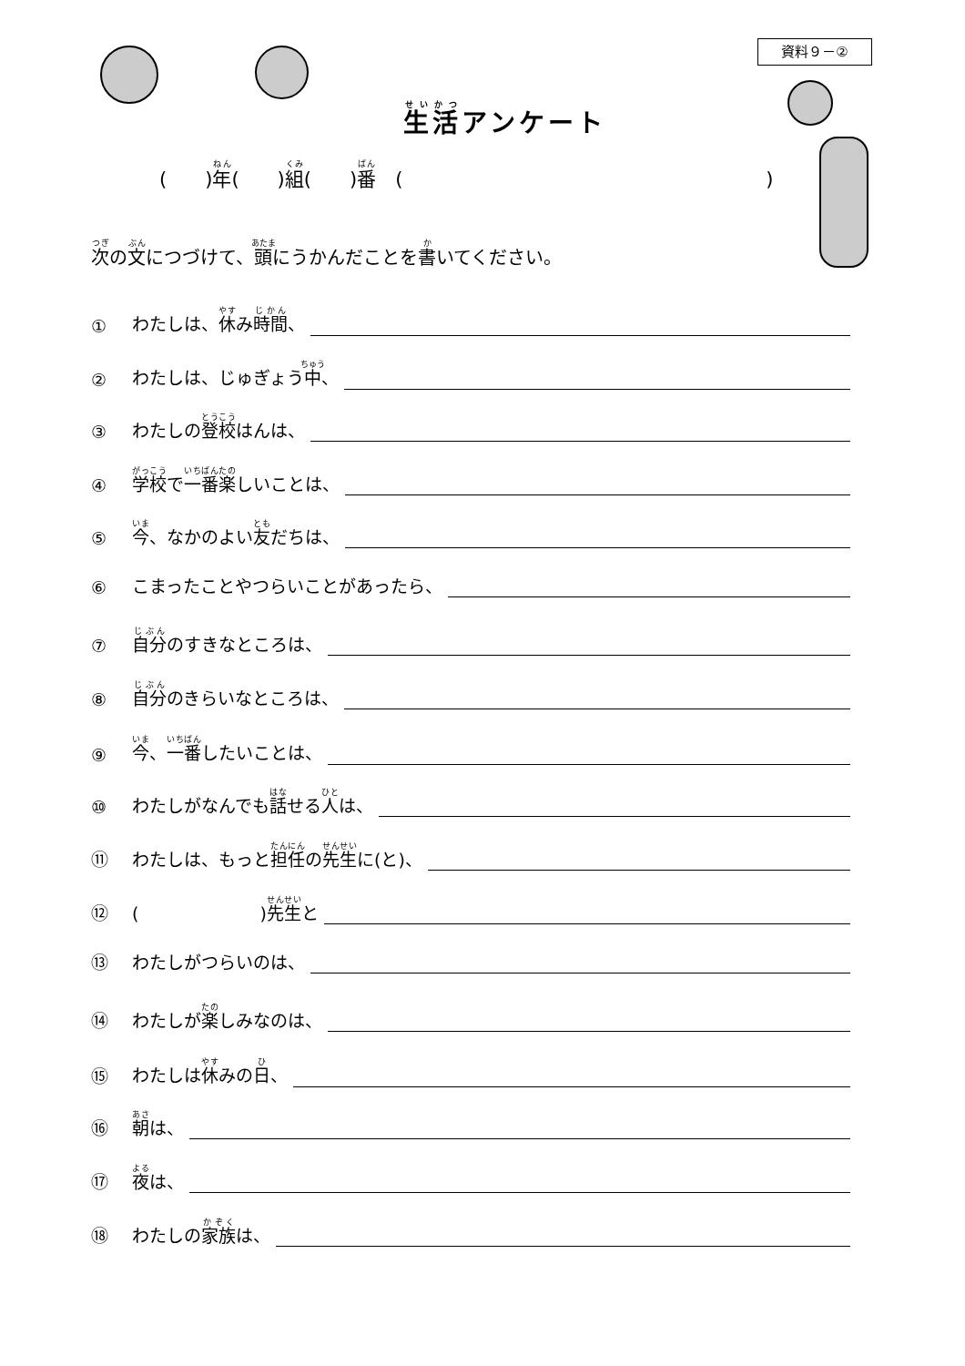資料９－②
生活アンケート
(　　)年(　　)組(　　)番　(　　　　　　　　　　　　　　　　　　　)
次の文につづけて、頭にうかんだことを書いてください。
① わたしは、休み時間、
② わたしは、じゅぎょう中、
③ わたしの登校はんは、
④ 学校で一番楽しいことは、
⑤ 今、なかのよい友だちは、
⑥ こまったことやつらいことがあったら、
⑦ 自分のすきなところは、
⑧ 自分のきらいなところは、
⑨ 今、一番したいことは、
⑩ わたしがなんでも話せる人は、
⑪ わたしは、もっと担任の先生に(と)、
⑫ (　　　　　　　)先生と
⑬ わたしがつらいのは、
⑭ わたしが楽しみなのは、
⑮ わたしは休みの日、
⑯ 朝は、
⑰ 夜は、
⑱ わたしの家族は、